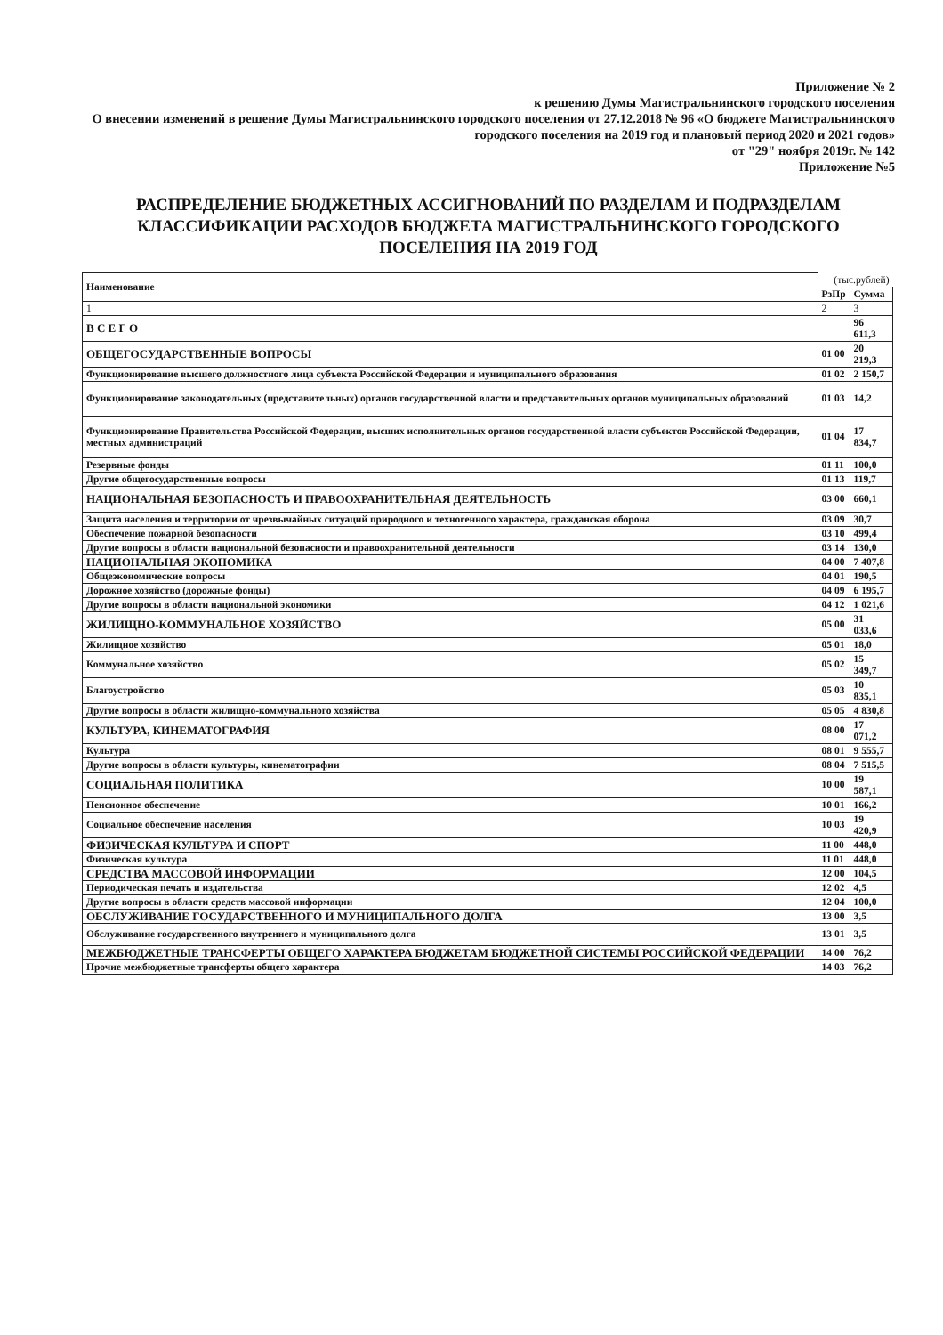Приложение № 2
к решению Думы Магистральнинского городского поселения
О внесении изменений в решение Думы Магистральнинского городского поселения от 27.12.2018 № 96 «О бюджете Магистральнинского городского поселения на 2019 год и плановый период 2020 и 2021 годов»
от "29" ноября 2019г. № 142
Приложение №5
РАСПРЕДЕЛЕНИЕ БЮДЖЕТНЫХ АССИГНОВАНИЙ ПО РАЗДЕЛАМ И ПОДРАЗДЕЛАМ КЛАССИФИКАЦИИ РАСХОДОВ БЮДЖЕТА МАГИСТРАЛЬНИНСКОГО ГОРОДСКОГО ПОСЕЛЕНИЯ НА 2019 ГОД
| Наименование | (тыс.рублей) | |
| | РзПр | Сумма |
| 1 | 2 | 3 |
| В С Е Г О | | 96 611,3 |
| ОБЩЕГОСУДАРСТВЕННЫЕ ВОПРОСЫ | 01 00 | 20 219,3 |
| Функционирование высшего должностного лица субъекта Российской Федерации и муниципального образования | 01 02 | 2 150,7 |
| Функционирование законодательных (представительных) органов государственной власти и представительных органов муниципальных образований | 01 03 | 14,2 |
| Функционирование Правительства Российской Федерации, высших исполнительных органов государственной власти субъектов Российской Федерации, местных администраций | 01 04 | 17 834,7 |
| Резервные фонды | 01 11 | 100,0 |
| Другие общегосударственные вопросы | 01 13 | 119,7 |
| НАЦИОНАЛЬНАЯ БЕЗОПАСНОСТЬ И ПРАВООХРАНИТЕЛЬНАЯ ДЕЯТЕЛЬНОСТЬ | 03 00 | 660,1 |
| Защита населения и территории от чрезвычайных ситуаций природного и техногенного характера, гражданская оборона | 03 09 | 30,7 |
| Обеспечение пожарной безопасности | 03 10 | 499,4 |
| Другие вопросы в области национальной безопасности и правоохранительной деятельности | 03 14 | 130,0 |
| НАЦИОНАЛЬНАЯ ЭКОНОМИКА | 04 00 | 7 407,8 |
| Общеэкономические вопросы | 04 01 | 190,5 |
| Дорожное хозяйство (дорожные фонды) | 04 09 | 6 195,7 |
| Другие вопросы в области национальной экономики | 04 12 | 1 021,6 |
| ЖИЛИЩНО-КОММУНАЛЬНОЕ ХОЗЯЙСТВО | 05 00 | 31 033,6 |
| Жилищное хозяйство | 05 01 | 18,0 |
| Коммунальное хозяйство | 05 02 | 15 349,7 |
| Благоустройство | 05 03 | 10 835,1 |
| Другие вопросы в области жилищно-коммунального хозяйства | 05 05 | 4 830,8 |
| КУЛЬТУРА, КИНЕМАТОГРАФИЯ | 08 00 | 17 071,2 |
| Культура | 08 01 | 9 555,7 |
| Другие вопросы в области культуры, кинематографии | 08 04 | 7 515,5 |
| СОЦИАЛЬНАЯ ПОЛИТИКА | 10 00 | 19 587,1 |
| Пенсионное обеспечение | 10 01 | 166,2 |
| Социальное обеспечение населения | 10 03 | 19 420,9 |
| ФИЗИЧЕСКАЯ КУЛЬТУРА И СПОРТ | 11 00 | 448,0 |
| Физическая культура | 11 01 | 448,0 |
| СРЕДСТВА МАССОВОЙ ИНФОРМАЦИИ | 12 00 | 104,5 |
| Периодическая печать и издательства | 12 02 | 4,5 |
| Другие вопросы в области средств массовой информации | 12 04 | 100,0 |
| ОБСЛУЖИВАНИЕ ГОСУДАРСТВЕННОГО И МУНИЦИПАЛЬНОГО ДОЛГА | 13 00 | 3,5 |
| Обслуживание государственного внутреннего и муниципального долга | 13 01 | 3,5 |
| МЕЖБЮДЖЕТНЫЕ ТРАНСФЕРТЫ ОБЩЕГО ХАРАКТЕРА БЮДЖЕТАМ БЮДЖЕТНОЙ СИСТЕМЫ РОССИЙСКОЙ ФЕДЕРАЦИИ | 14 00 | 76,2 |
| Прочие межбюджетные трансферты общего характера | 14 03 | 76,2 |